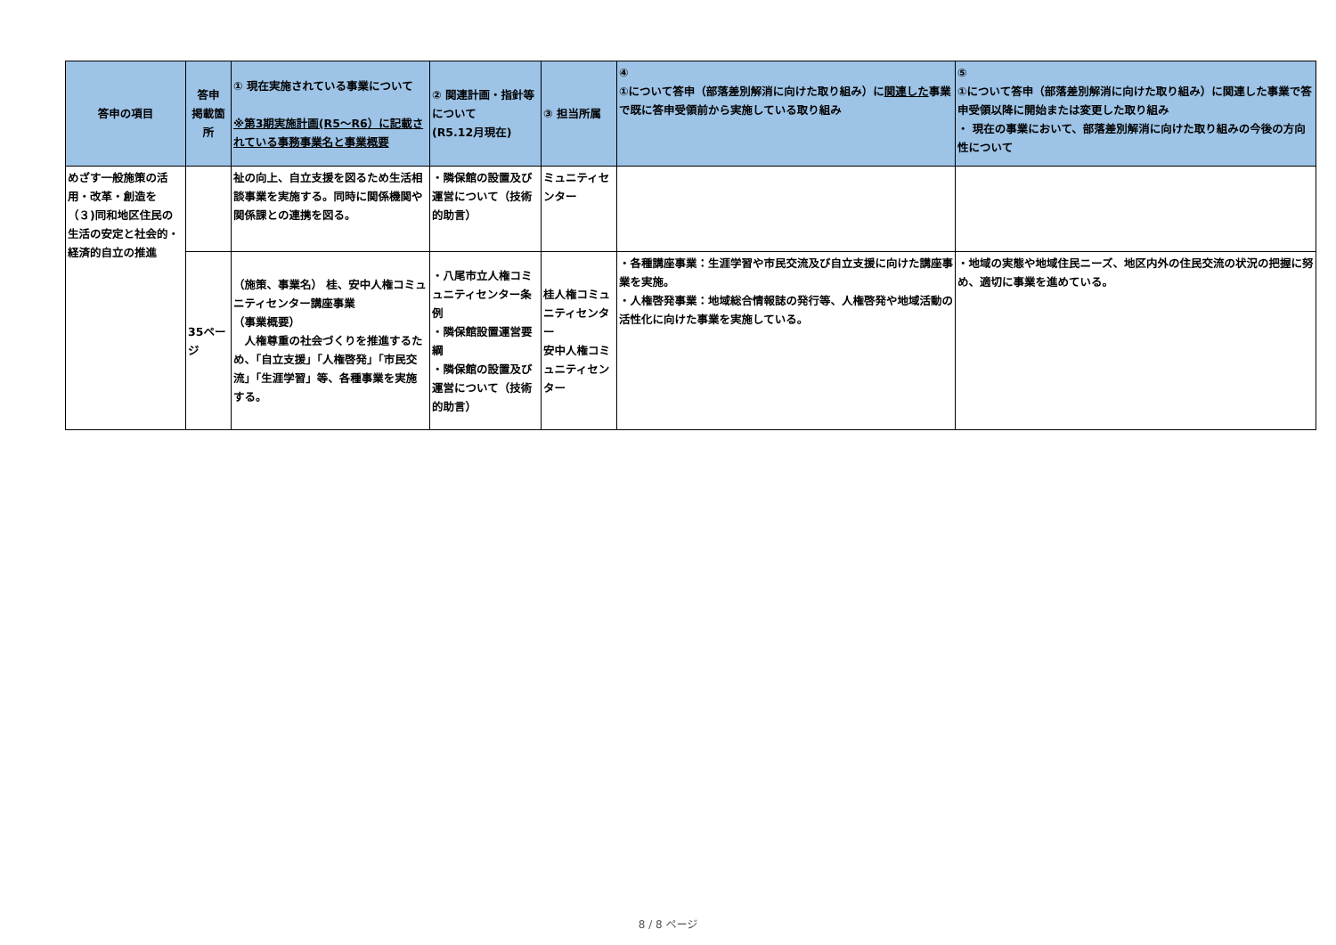| 答申の項目 | 答申 掲載箇所 | ① 現在実施されている事業について ※第3期実施計画(R5～R6）に記載されている事務事業名と事業概要 | ② 関連計画・指針等について (R5.12月現在) | ③ 担当所属 | ④ ①について答申（部落差別解消に向けた取り組み）に 関連した 事業で既に答申受領前から実施している取り組み | ⑤ ①について答申（部落差別解消に向けた取り組み）に関連した事業で答申受領以降に開始または変更した取り組み ・ 現在の事業において、部落差別解消に向けた取り組みの今後の方向性について |
| --- | --- | --- | --- | --- | --- | --- |
| めざす一般施策の活用・改革・創造を （３)同和地区住民の生活の安定と社会的・経済的自立の推進 | | 祉の向上、自立支援を図るため生活相談事業を実施する。同時に関係機関や関係課との連携を図る。 | ・隣保館の設置及び運営について（技術的助言） | ミュニティセンター | | |
| | 35ページ | （施策、事業名） 桂、安中人権コミュニティセンター講座事業 （事業概要） 人権尊重の社会づくりを推進するため、「自立支援」「人権啓発」「市民交流」「生涯学習」等、各種事業を実施する。 | ・八尾市立人権コミュニティセンター条例 ・隣保館設置運営要綱 ・隣保館の設置及び運営について（技術的助言） | 桂人権コミュニティセンター 安中人権コミュニティセンター | ・各種講座事業：生涯学習や市民交流及び自立支援に向けた講座事業を実施。 ・人権啓発事業：地域総合情報誌の発行等、人権啓発や地域活動の活性化に向けた事業を実施している。 | ・地域の実態や地域住民ニーズ、地区内外の住民交流の状況の把握に努め、適切に事業を進めている。 |
8 / 8 ページ